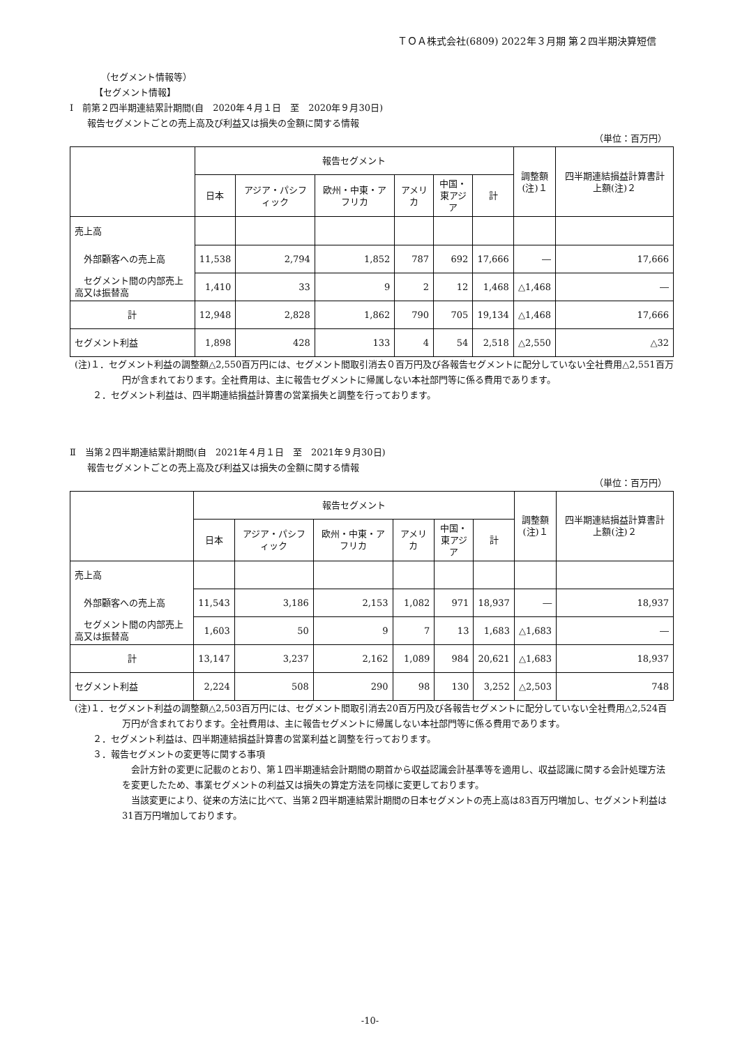ＴＯＡ株式会社(6809) 2022年３月期 第２四半期決算短信
（セグメント情報等）
【セグメント情報】
Ⅰ　前第２四半期連結累計期間(自　2020年４月１日　至　2020年９月30日)
報告セグメントごとの売上高及び利益又は損失の金額に関する情報
（単位：百万円）
| | 報告セグメント | | | | | | 調整額 (注)１ | 四半期連結損益計算書計上額(注)２ |
| --- | --- | --- | --- | --- | --- | --- | --- | --- |
| | 日本 | アジア・パシフィック | 欧州・中東・アフリカ | アメリカ | 中国・ 東アジア | 計 | | |
| 売上高 | | | | | | | | |
| 外部顧客への売上高 | 11,538 | 2,794 | 1,852 | 787 | 692 | 17,666 | ― | 17,666 |
| セグメント間の内部売上高又は振替高 | 1,410 | 33 | 9 | 2 | 12 | 1,468 | △1,468 | ― |
| 計 | 12,948 | 2,828 | 1,862 | 790 | 705 | 19,134 | △1,468 | 17,666 |
| セグメント利益 | 1,898 | 428 | 133 | 4 | 54 | 2,518 | △2,550 | △32 |
(注)１．セグメント利益の調整額△2,550百万円には、セグメント間取引消去０百万円及び各報告セグメントに配分していない全社費用△2,551百万円が含まれております。全社費用は、主に報告セグメントに帰属しない本社部門等に係る費用であります。
　　２．セグメント利益は、四半期連結損益計算書の営業損失と調整を行っております。
Ⅱ　当第２四半期連結累計期間(自　2021年４月１日　至　2021年９月30日)
報告セグメントごとの売上高及び利益又は損失の金額に関する情報
（単位：百万円）
| | 報告セグメント | | | | | | 調整額 (注)１ | 四半期連結損益計算書計上額(注)２ |
| --- | --- | --- | --- | --- | --- | --- | --- | --- |
| | 日本 | アジア・パシフィック | 欧州・中東・アフリカ | アメリカ | 中国・ 東アジア | 計 | | |
| 売上高 | | | | | | | | |
| 外部顧客への売上高 | 11,543 | 3,186 | 2,153 | 1,082 | 971 | 18,937 | ― | 18,937 |
| セグメント間の内部売上高又は振替高 | 1,603 | 50 | 9 | 7 | 13 | 1,683 | △1,683 | ― |
| 計 | 13,147 | 3,237 | 2,162 | 1,089 | 984 | 20,621 | △1,683 | 18,937 |
| セグメント利益 | 2,224 | 508 | 290 | 98 | 130 | 3,252 | △2,503 | 748 |
(注)１．セグメント利益の調整額△2,503百万円には、セグメント間取引消去20百万円及び各報告セグメントに配分していない全社費用△2,524百万円が含まれております。全社費用は、主に報告セグメントに帰属しない本社部門等に係る費用であります。
　　２．セグメント利益は、四半期連結損益計算書の営業利益と調整を行っております。
　　３．報告セグメントの変更等に関する事項
　会計方針の変更に記載のとおり、第１四半期連結会計期間の期首から収益認識会計基準等を適用し、収益認識に関する会計処理方法を変更したため、事業セグメントの利益又は損失の算定方法を同様に変更しております。
　当該変更により、従来の方法に比べて、当第２四半期連結累計期間の日本セグメントの売上高は83百万円増加し、セグメント利益は31百万円増加しております。
-10-